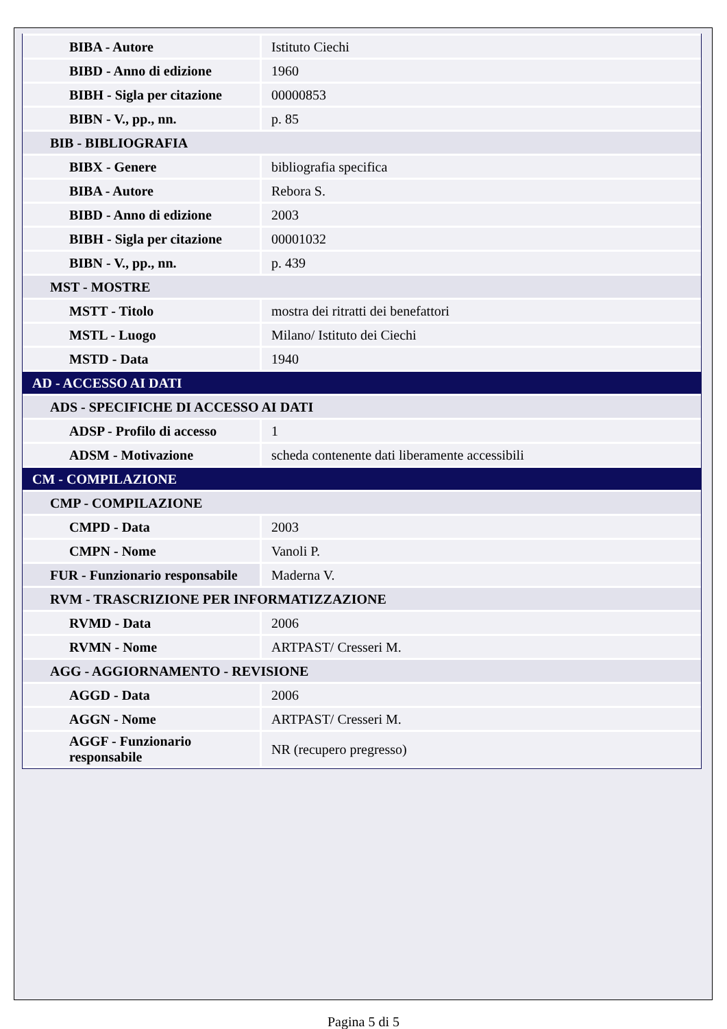| BIBA - Autore | Istituto Ciechi |
| BIBD - Anno di edizione | 1960 |
| BIBH - Sigla per citazione | 00000853 |
| BIBN - V., pp., nn. | p. 85 |
| BIB - BIBLIOGRAFIA | |
| BIBX - Genere | bibliografia specifica |
| BIBA - Autore | Rebora S. |
| BIBD - Anno di edizione | 2003 |
| BIBH - Sigla per citazione | 00001032 |
| BIBN - V., pp., nn. | p. 439 |
| MST - MOSTRE | |
| MSTT - Titolo | mostra dei ritratti dei benefattori |
| MSTL - Luogo | Milano/ Istituto dei Ciechi |
| MSTD - Data | 1940 |
| AD - ACCESSO AI DATI | |
| ADS - SPECIFICHE DI ACCESSO AI DATI | |
| ADSP - Profilo di accesso | 1 |
| ADSM - Motivazione | scheda contenente dati liberamente accessibili |
| CM - COMPILAZIONE | |
| CMP - COMPILAZIONE | |
| CMPD - Data | 2003 |
| CMPN - Nome | Vanoli P. |
| FUR - Funzionario responsabile | Maderna V. |
| RVM - TRASCRIZIONE PER INFORMATIZZAZIONE | |
| RVMD - Data | 2006 |
| RVMN - Nome | ARTPAST/ Cresseri M. |
| AGG - AGGIORNAMENTO - REVISIONE | |
| AGGD - Data | 2006 |
| AGGN - Nome | ARTPAST/ Cresseri M. |
| AGGF - Funzionario responsabile | NR (recupero pregresso) |
Pagina 5 di 5